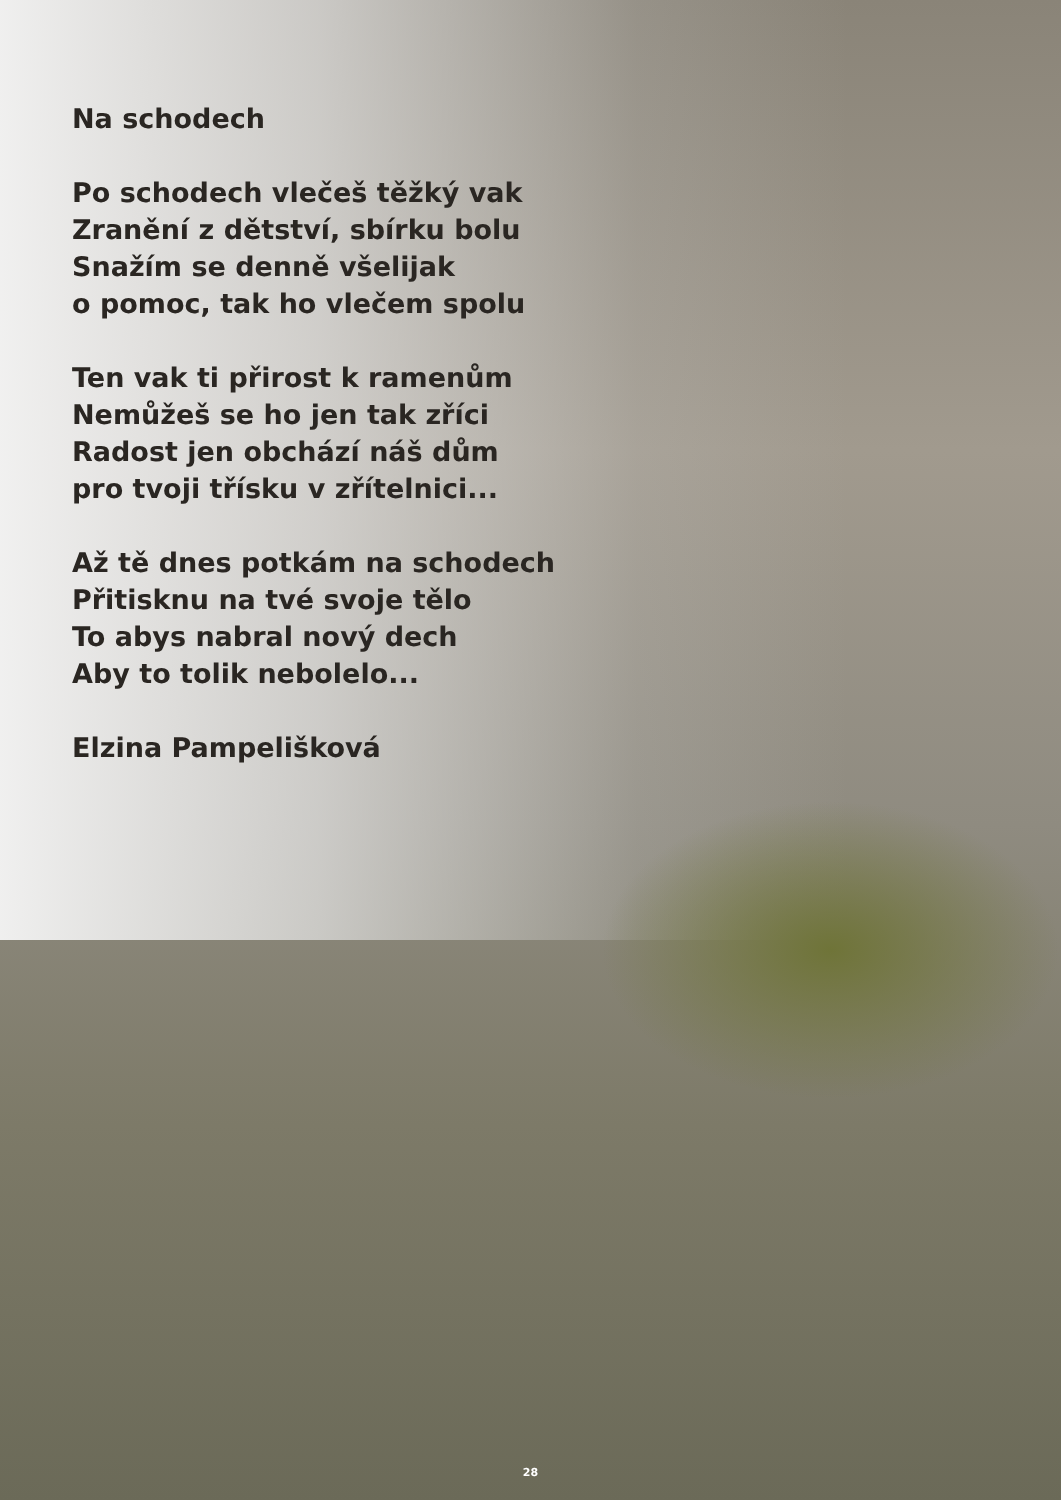Na schodech
Po schodech vlečeš těžký vak
Zranění z dětství, sbírku bolu
Snažím se denně všelijak
o pomoc, tak ho vlečem spolu
Ten vak ti přirost k ramenům
Nemůžeš se ho jen tak zříci
Radost jen obchází náš dům
pro tvoji třísku v zřítelnici...
Až tě dnes potkám na schodech
Přitisknu na tvé svoje tělo
To abys nabral nový dech
Aby to tolik nebolelo...
Elzina Pampelišková
28